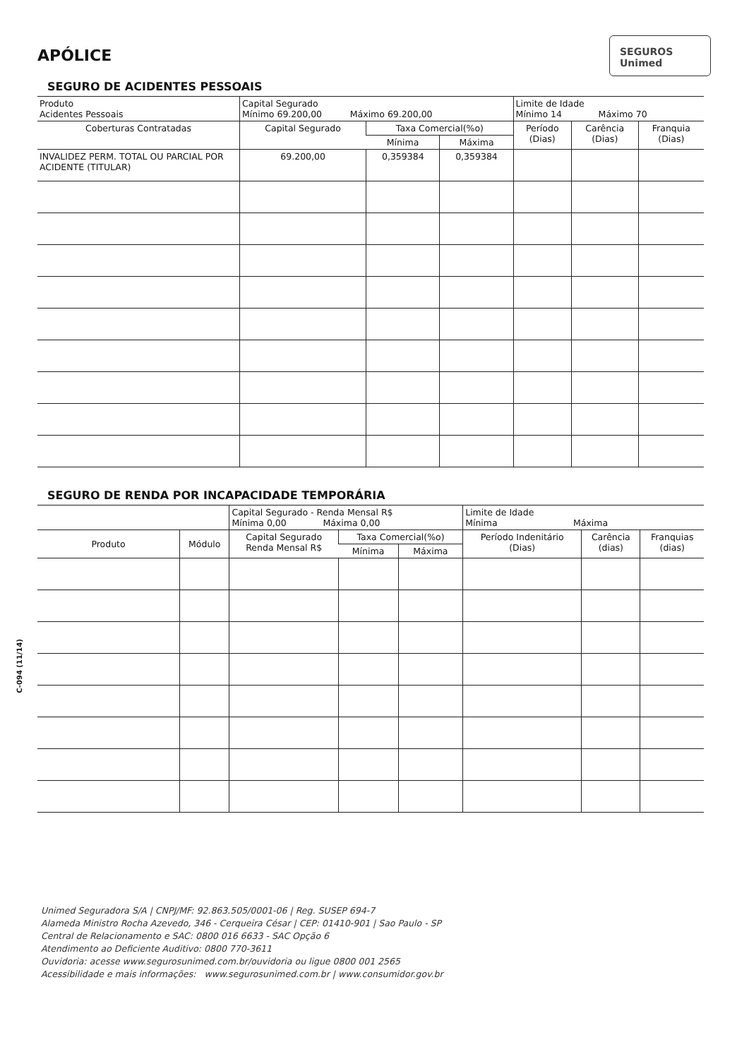APÓLICE
SEGUROS
Unimed
SEGURO DE ACIDENTES PESSOAIS
| Produto Acidentes Pessoais | Capital Segurado Mínimo 69.200,00 Máximo 69.200,00 | | | Limite de Idade Mínimo 14 Máximo 70 | | |
| Coberturas Contratadas | Capital Segurado | Taxa Comercial(%o) | | Período (Dias) | Carência (Dias) | Franquia (Dias) |
| | | Mínima | Máxima | | | |
| INVALIDEZ PERM. TOTAL OU PARCIAL POR ACIDENTE (TITULAR) | 69.200,00 | 0,359384 | 0,359384 | | | |
SEGURO DE RENDA POR INCAPACIDADE TEMPORÁRIA
| | | Capital Segurado - Renda Mensal R$ Mínima 0,00 Máxima 0,00 | | | Limite de Idade Mínima Máxima | | |
| Produto | Módulo | Capital Segurado Renda Mensal R$ | Taxa Comercial(%o) | | Período Indenitário (Dias) | Carência (dias) | Franquias (dias) |
| | | | Mínima | Máxima | | | |
Unimed Seguradora S/A | CNPJ/MF: 92.863.505/0001-06 | Reg. SUSEP 694-7
Alameda Ministro Rocha Azevedo, 346 - Cerqueira César | CEP: 01410-901 | Sao Paulo - SP
Central de Relacionamento e SAC: 0800 016 6633 - SAC Opção 6
Atendimento ao Deficiente Auditivo: 0800 770-3611
Ouvidoria: acesse www.segurosunimed.com.br/ouvidoria ou ligue 0800 001 2565
Acessibilidade e mais informações: www.segurosunimed.com.br | www.consumidor.gov.br
C-094 (11/14)